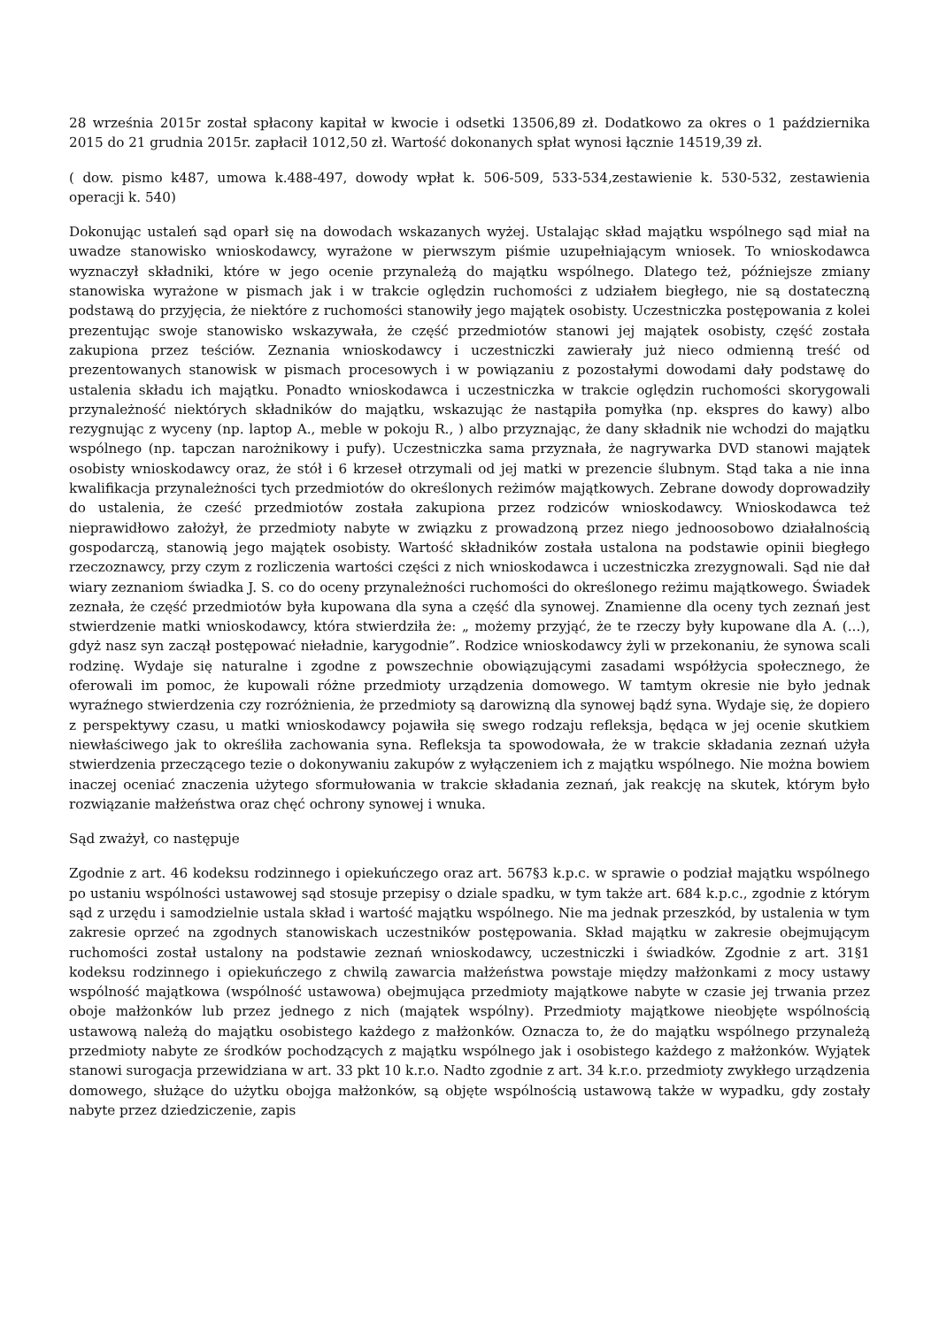28 września 2015r został spłacony kapitał w kwocie i odsetki 13506,89 zł. Dodatkowo za okres o 1 października 2015 do 21 grudnia 2015r. zapłacił 1012,50 zł. Wartość dokonanych spłat wynosi łącznie 14519,39 zł.
( dow. pismo k487, umowa k.488-497, dowody wpłat k. 506-509, 533-534,zestawienie k. 530-532, zestawienia operacji k. 540)
Dokonując ustaleń sąd oparł się na dowodach wskazanych wyżej. Ustalając skład majątku wspólnego sąd miał na uwadze stanowisko wnioskodawcy, wyrażone w pierwszym piśmie uzupełniającym wniosek. To wnioskodawca wyznaczył składniki, które w jego ocenie przynależą do majątku wspólnego. Dlatego też, późniejsze zmiany stanowiska wyrażone w pismach jak i w trakcie oględzin ruchomości z udziałem biegłego, nie są dostateczną podstawą do przyjęcia, że niektóre z ruchomości stanowiły jego majątek osobisty. Uczestniczka postępowania z kolei prezentując swoje stanowisko wskazywała, że część przedmiotów stanowi jej majątek osobisty, część została zakupiona przez teściów. Zeznania wnioskodawcy i uczestniczki zawierały już nieco odmienną treść od prezentowanych stanowisk w pismach procesowych i w powiązaniu z pozostałymi dowodami dały podstawę do ustalenia składu ich majątku. Ponadto wnioskodawca i uczestniczka w trakcie oględzin ruchomości skorygowali przynależność niektórych składników do majątku, wskazując że nastąpiła pomyłka (np. ekspres do kawy) albo rezygnując z wyceny (np. laptop A., meble w pokoju R., ) albo przyznając, że dany składnik nie wchodzi do majątku wspólnego (np. tapczan narożnikowy i pufy). Uczestniczka sama przyznała, że nagrywarka DVD stanowi majątek osobisty wnioskodawcy oraz, że stół i 6 krzeseł otrzymali od jej matki w prezencie ślubnym. Stąd taka a nie inna kwalifikacja przynależności tych przedmiotów do określonych reżimów majątkowych. Zebrane dowody doprowadziły do ustalenia, że cześć przedmiotów została zakupiona przez rodziców wnioskodawcy. Wnioskodawca też nieprawidłowo założył, że przedmioty nabyte w związku z prowadzoną przez niego jednoosobowo działalnością gospodarczą, stanowią jego majątek osobisty. Wartość składników została ustalona na podstawie opinii biegłego rzeczoznawcy, przy czym z rozliczenia wartości części z nich wnioskodawca i uczestniczka zrezygnowali. Sąd nie dał wiary zeznaniom świadka J. S. co do oceny przynależności ruchomości do określonego reżimu majątkowego. Świadek zeznała, że część przedmiotów była kupowana dla syna a część dla synowej. Znamienne dla oceny tych zeznań jest stwierdzenie matki wnioskodawcy, która stwierdziła że: „ możemy przyjąć, że te rzeczy były kupowane dla A. (...), gdyż nasz syn zaczął postępować nieładnie, karygodnie”. Rodzice wnioskodawcy żyli w przekonaniu, że synowa scali rodzinę. Wydaje się naturalne i zgodne z powszechnie obowiązującymi zasadami współżycia społecznego, że oferowali im pomoc, że kupowali różne przedmioty urządzenia domowego. W tamtym okresie nie było jednak wyraźnego stwierdzenia czy rozróżnienia, że przedmioty są darowizną dla synowej bądź syna. Wydaje się, że dopiero z perspektywy czasu, u matki wnioskodawcy pojawiła się swego rodzaju refleksja, będąca w jej ocenie skutkiem niewłaściwego jak to określiła zachowania syna. Refleksja ta spowodowała, że w trakcie składania zeznań użyła stwierdzenia przeczącego tezie o dokonywaniu zakupów z wyłączeniem ich z majątku wspólnego. Nie można bowiem inaczej oceniać znaczenia użytego sformułowania w trakcie składania zeznań, jak reakcję na skutek, którym było rozwiązanie małżeństwa oraz chęć ochrony synowej i wnuka.
Sąd zważył, co następuje
Zgodnie z art. 46 kodeksu rodzinnego i opiekuńczego oraz art. 567§3 k.p.c. w sprawie o podział majątku wspólnego po ustaniu wspólności ustawowej sąd stosuje przepisy o dziale spadku, w tym także art. 684 k.p.c., zgodnie z którym sąd z urzędu i samodzielnie ustala skład i wartość majątku wspólnego. Nie ma jednak przeszkód, by ustalenia w tym zakresie oprzeć na zgodnych stanowiskach uczestników postępowania. Skład majątku w zakresie obejmującym ruchomości został ustalony na podstawie zeznań wnioskodawcy, uczestniczki i świadków. Zgodnie z art. 31§1 kodeksu rodzinnego i opiekuńczego z chwilą zawarcia małżeństwa powstaje między małżonkami z mocy ustawy wspólność majątkowa (wspólność ustawowa) obejmująca przedmioty majątkowe nabyte w czasie jej trwania przez oboje małżonków lub przez jednego z nich (majątek wspólny). Przedmioty majątkowe nieobjęte wspólnością ustawową należą do majątku osobistego każdego z małżonków. Oznacza to, że do majątku wspólnego przynależą przedmioty nabyte ze środków pochodzących z majątku wspólnego jak i osobistego każdego z małżonków. Wyjątek stanowi surogacja przewidziana w art. 33 pkt 10 k.r.o. Nadto zgodnie z art. 34 k.r.o. przedmioty zwykłego urządzenia domowego, służące do użytku obojga małżonków, są objęte wspólnością ustawową także w wypadku, gdy zostały nabyte przez dziedziczenie, zapis